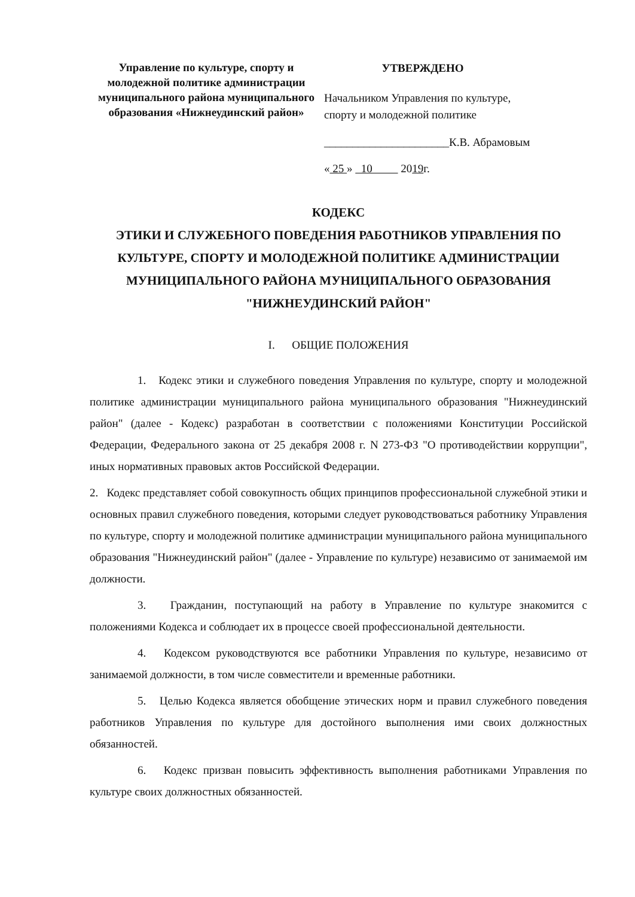Управление по культуре, спорту и молодежной политике администрации муниципального района муниципального образования «Нижнеудинский район»
УТВЕРЖДЕНО
Начальником Управления по культуре,
спорту и молодежной политике
______________________К.В. Абрамовым
« 25 » 10 2019г.
КОДЕКС
ЭТИКИ И СЛУЖЕБНОГО ПОВЕДЕНИЯ РАБОТНИКОВ УПРАВЛЕНИЯ ПО КУЛЬТУРЕ, СПОРТУ И МОЛОДЕЖНОЙ ПОЛИТИКЕ АДМИНИСТРАЦИИ МУНИЦИПАЛЬНОГО РАЙОНА МУНИЦИПАЛЬНОГО ОБРАЗОВАНИЯ "НИЖНЕУДИНСКИЙ РАЙОН"
I. ОБЩИЕ ПОЛОЖЕНИЯ
1. Кодекс этики и служебного поведения Управления по культуре, спорту и молодежной политике администрации муниципального района муниципального образования "Нижнеудинский район" (далее - Кодекс) разработан в соответствии с положениями Конституции Российской Федерации, Федерального закона от 25 декабря 2008 г. N 273-ФЗ "О противодействии коррупции", иных нормативных правовых актов Российской Федерации.
2. Кодекс представляет собой совокупность общих принципов профессиональной служебной этики и основных правил служебного поведения, которыми следует руководствоваться работнику Управления по культуре, спорту и молодежной политике администрации муниципального района муниципального образования "Нижнеудинский район" (далее - Управление по культуре) независимо от занимаемой им должности.
3. Гражданин, поступающий на работу в Управление по культуре знакомится с положениями Кодекса и соблюдает их в процессе своей профессиональной деятельности.
4. Кодексом руководствуются все работники Управления по культуре, независимо от занимаемой должности, в том числе совместители и временные работники.
5. Целью Кодекса является обобщение этических норм и правил служебного поведения работников Управления по культуре для достойного выполнения ими своих должностных обязанностей.
6. Кодекс призван повысить эффективность выполнения работниками Управления по культуре своих должностных обязанностей.